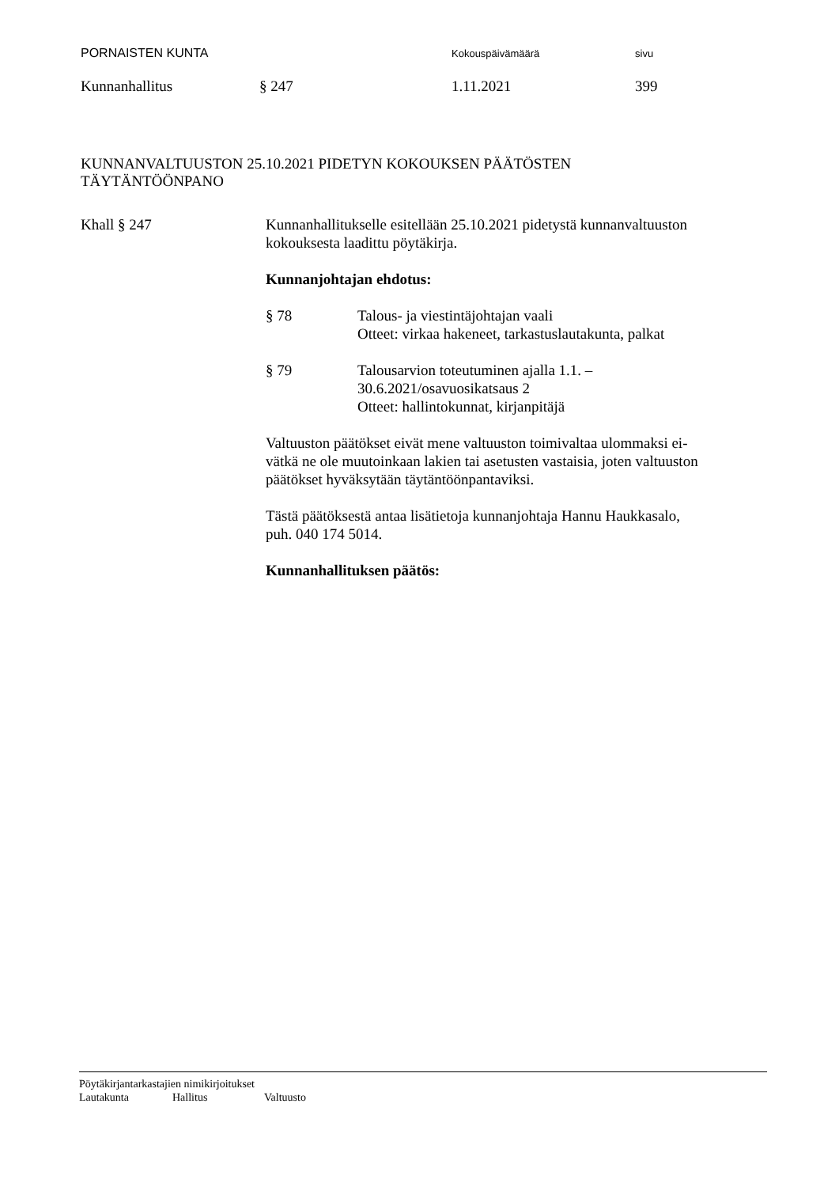PORNAISTEN KUNTA Kokouspäivämäärä sivu
Kunnanhallitus § 247 1.11.2021 399
KUNNANVALTUUSTON 25.10.2021 PIDETYN KOKOUKSEN PÄÄTÖSTEN
TÄYTÄNTÖÖNPANO
Khall § 247 Kunnanhallitukselle esitellään 25.10.2021 pidetystä kunnanvaltuuston
kokouksesta laadittu pöytäkirja.
Kunnanjohtajan ehdotus:
§ 78 Talous- ja viestintäjohtajan vaali
Otteet: virkaa hakeneet, tarkastuslautakunta, palkat
§ 79 Talousarvion toteutuminen ajalla 1.1. –
30.6.2021/osavuosikatsaus 2
Otteet: hallintokunnat, kirjanpitäjä
Valtuuston päätökset eivät mene valtuuston toimivaltaa ulommaksi ei-
vätkä ne ole muutoinkaan lakien tai asetusten vastaisia, joten valtuuston
päätökset hyväksytään täytäntöönpantaviksi.
Tästä päätöksestä antaa lisätietoja kunnanjohtaja Hannu Haukkasalo,
puh. 040 174 5014.
Kunnanhallituksen päätös:
Pöytäkirjantarkastajien nimikirjoitukset
Lautakunta Hallitus Valtuusto